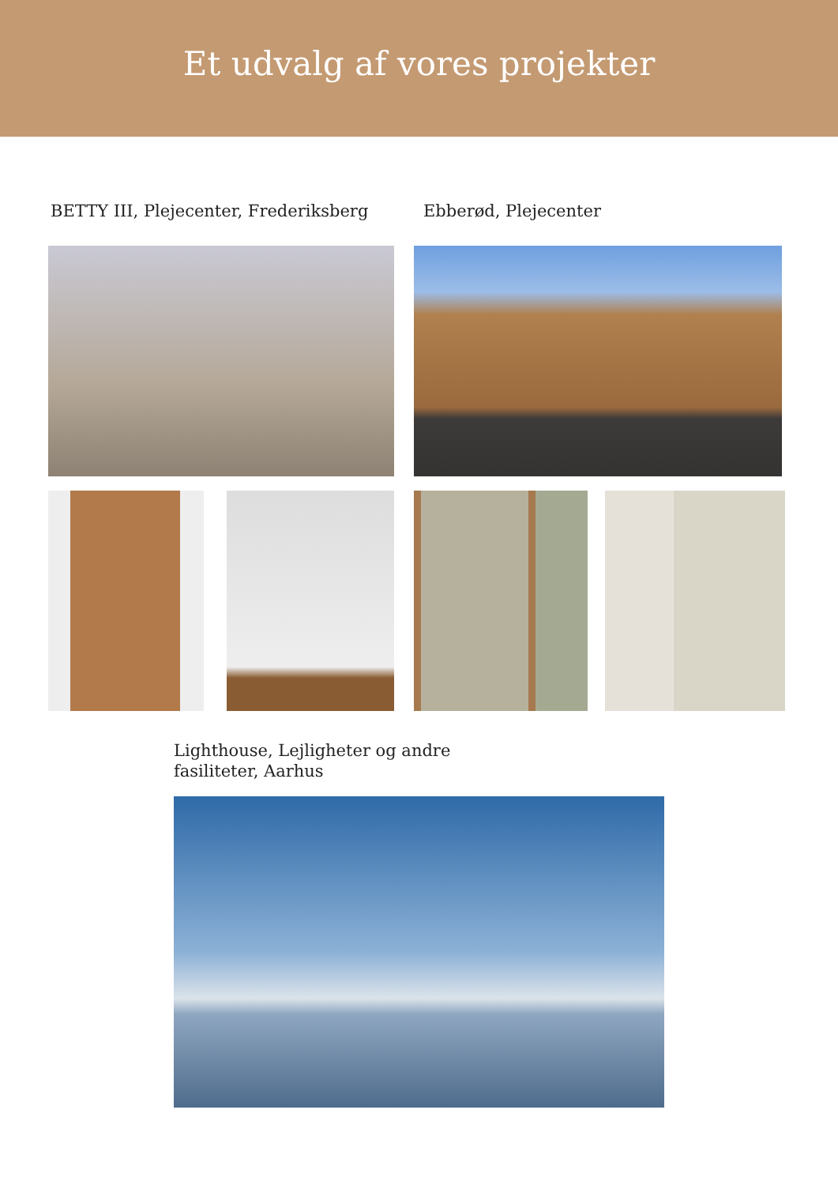Et udvalg af vores projekter
BETTY III, Plejecenter, Frederiksberg
Ebberød, Plejecenter
Lighthouse, Lejligheter og andre
fasiliteter, Aarhus